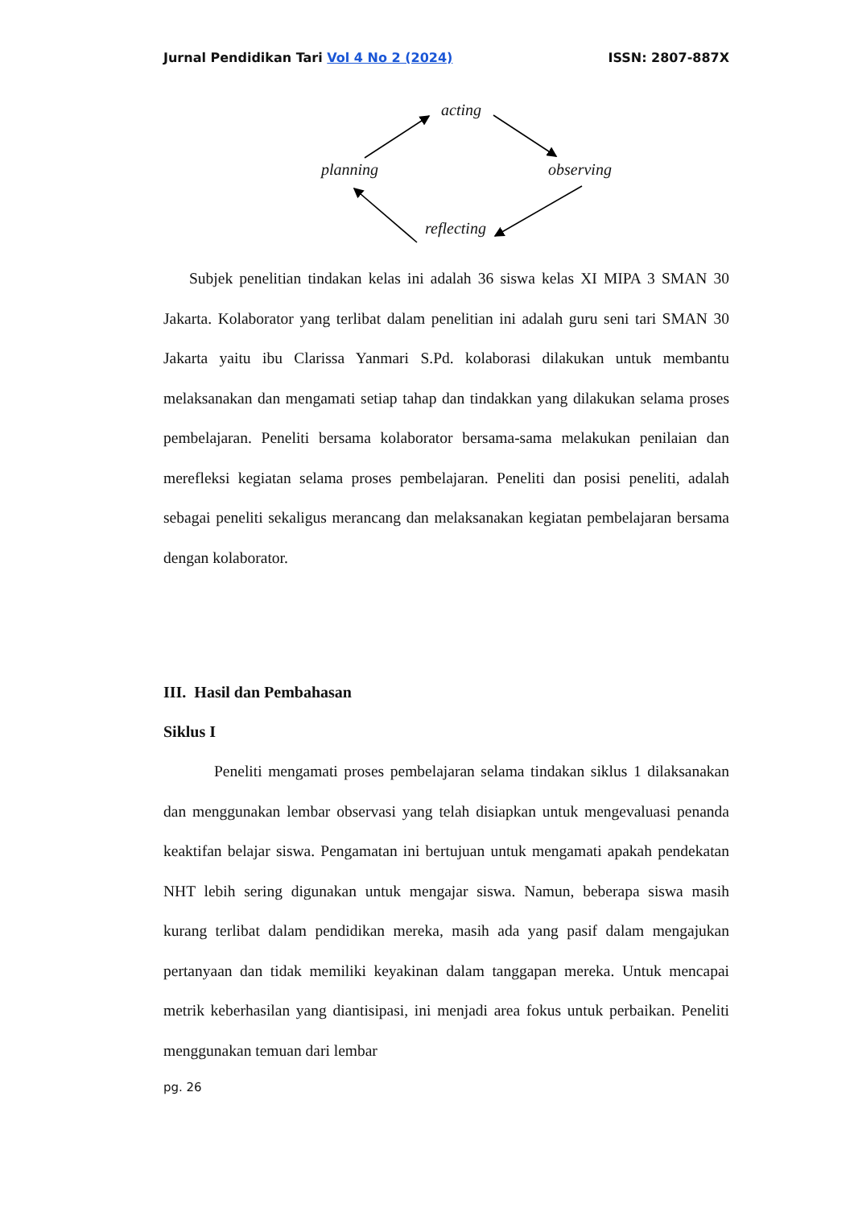Jurnal Pendidikan Tari Vol 4 No 2 (2024)
ISSN: 2807-887X
acting
planning observing
reflecting
Subjek penelitian tindakan kelas ini adalah 36 siswa kelas XI MIPA 3 SMAN 30 Jakarta. Kolaborator yang terlibat dalam penelitian ini adalah guru seni tari SMAN 30 Jakarta yaitu ibu Clarissa Yanmari S.Pd. kolaborasi dilakukan untuk membantu melaksanakan dan mengamati setiap tahap dan tindakkan yang dilakukan selama proses pembelajaran. Peneliti bersama kolaborator bersama-sama melakukan penilaian dan merefleksi kegiatan selama proses pembelajaran. Peneliti dan posisi peneliti, adalah sebagai peneliti sekaligus merancang dan melaksanakan kegiatan pembelajaran bersama dengan kolaborator.
III. Hasil dan Pembahasan
Siklus I
Peneliti mengamati proses pembelajaran selama tindakan siklus 1 dilaksanakan dan menggunakan lembar observasi yang telah disiapkan untuk mengevaluasi penanda keaktifan belajar siswa. Pengamatan ini bertujuan untuk mengamati apakah pendekatan NHT lebih sering digunakan untuk mengajar siswa. Namun, beberapa siswa masih kurang terlibat dalam pendidikan mereka, masih ada yang pasif dalam mengajukan pertanyaan dan tidak memiliki keyakinan dalam tanggapan mereka. Untuk mencapai metrik keberhasilan yang diantisipasi, ini menjadi area fokus untuk perbaikan. Peneliti menggunakan temuan dari lembar
pg. 26